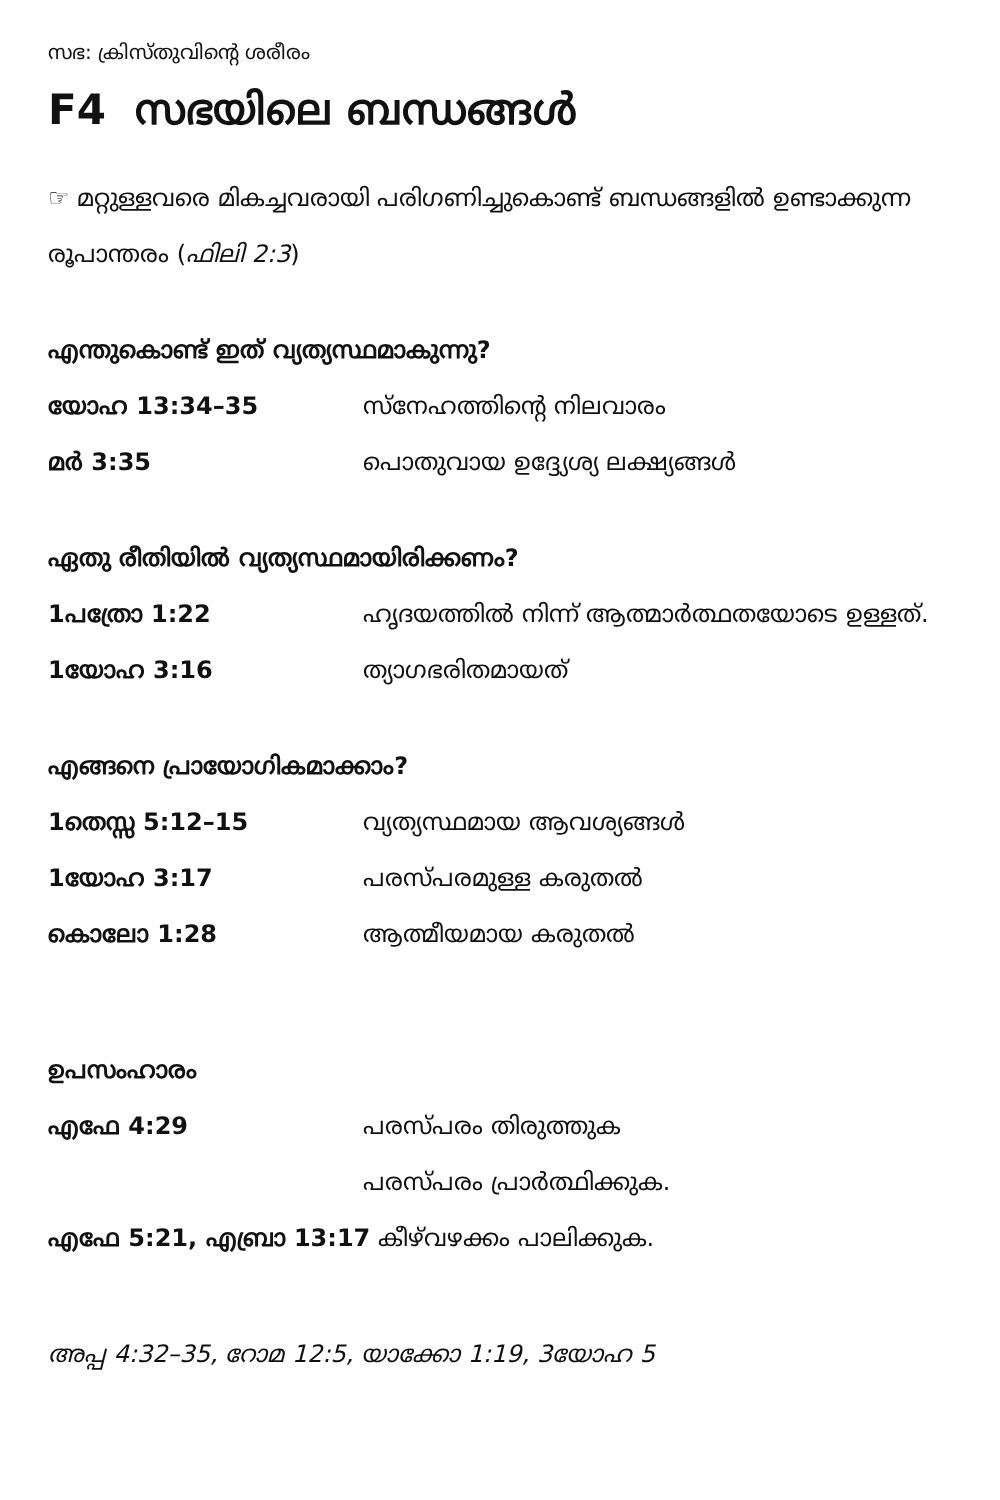സഭ: ക്രിസ്തുവിന്റെ ശരീരം
F4 സഭയിലെ ബന്ധങ്ങൾ
☞ മറ്റുള്ളവരെ മികച്ചവരായി പരിഗണിച്ചുകൊണ്ട് ബന്ധങ്ങളിൽ ഉണ്ടാക്കുന്ന രൂപാന്തരം (ഫിലി 2:3)
എന്തുകൊണ്ട് ഇത് വ്യത്യസ്ഥമാകുന്നു?
യോഹ 13:34–35 സ്നേഹത്തിന്റെ നിലവാരം
മർ 3:35 പൊതുവായ ഉദ്ദ്യേശ്യ ലക്ഷ്യങ്ങൾ
ഏതു രീതിയിൽ വ്യത്യസ്ഥമായിരിക്കണം?
1പത്രോ 1:22 ഹൃദയത്തിൽ നിന്ന് ആത്മാർത്ഥതയോടെ ഉള്ളത്.
1യോഹ 3:16 ത്യാഗഭരിതമായത്
എങ്ങനെ പ്രായോഗികമാക്കാം?
1തെസ്സ 5:12–15 വ്യത്യസ്ഥമായ ആവശ്യങ്ങൾ
1യോഹ 3:17 പരസ്പരമുള്ള കരുതൽ
കൊലോ 1:28 ആത്മീയമായ കരുതൽ
ഉപസംഹാരം
എഫേ 4:29 പരസ്പരം തിരുത്തുക
പരസ്പരം പ്രാർത്ഥിക്കുക.
എഫേ 5:21, എബ്രാ 13:17 കീഴ്‌വഴക്കം പാലിക്കുക.
അപ്പ 4:32–35, റോമ 12:5, യാക്കോ 1:19, 3യോഹ 5